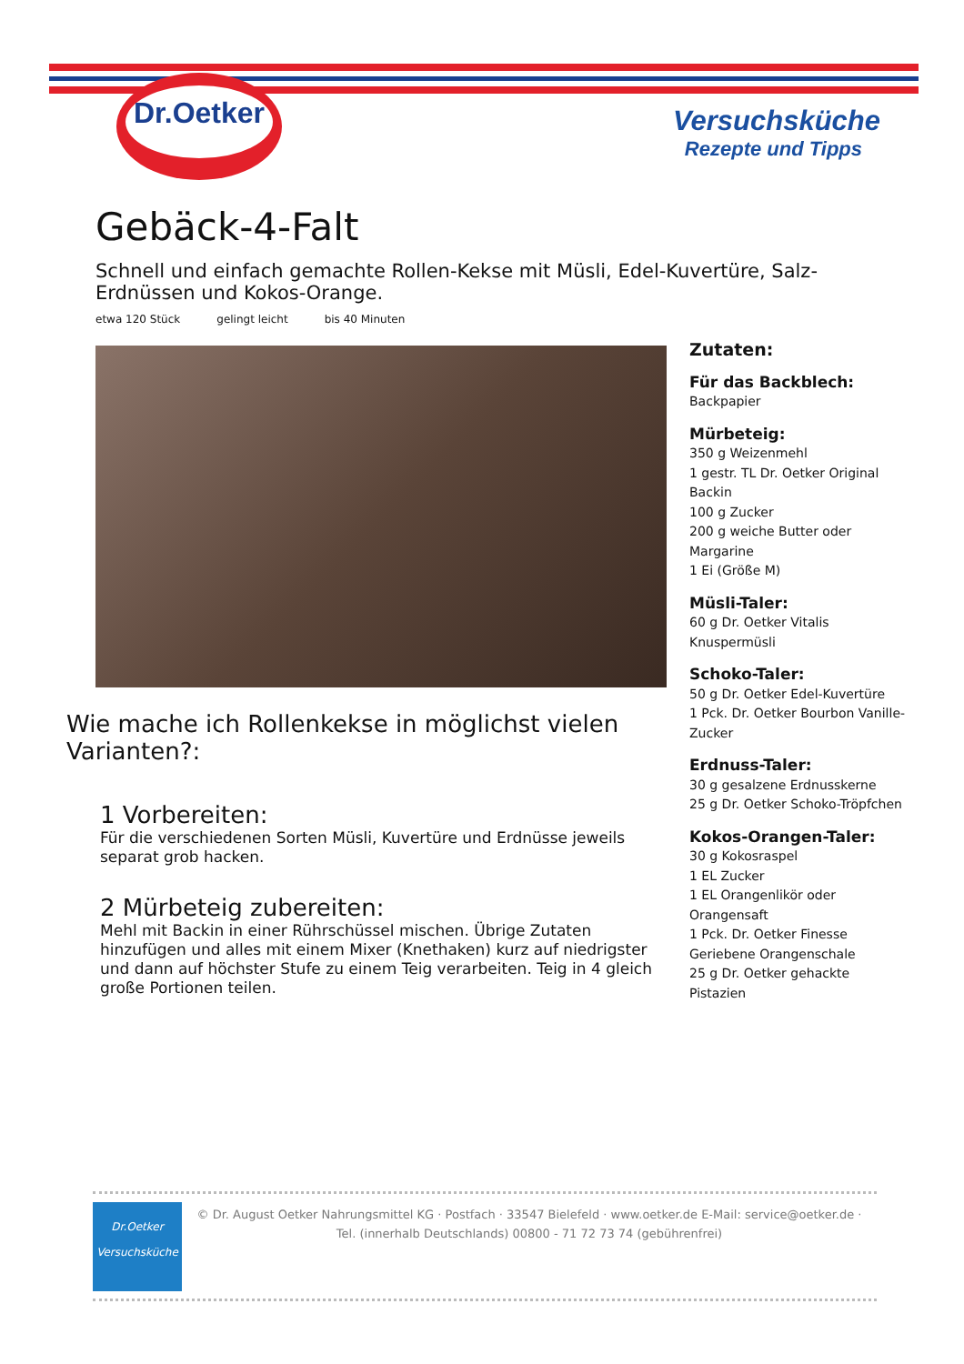Dr.Oetker
Versuchsküche
Rezepte und Tipps
Gebäck-4-Falt
Schnell und einfach gemachte Rollen-Kekse mit Müsli, Edel-Kuvertüre, Salz-Erdnüssen und Kokos-Orange.
etwa 120 Stück gelingt leicht bis 40 Minuten
Wie mache ich Rollenkekse in möglichst vielen Varianten?:
1 Vorbereiten:
Für die verschiedenen Sorten Müsli, Kuvertüre und Erdnüsse jeweils separat grob hacken.
2 Mürbeteig zubereiten:
Mehl mit Backin in einer Rührschüssel mischen. Übrige Zutaten hinzufügen und alles mit einem Mixer (Knethaken) kurz auf niedrigster und dann auf höchster Stufe zu einem Teig verarbeiten. Teig in 4 gleich große Portionen teilen.
Zutaten:
Für das Backblech:
Backpapier
Mürbeteig:
350 g Weizenmehl
1 gestr. TL Dr. Oetker Original Backin
100 g Zucker
200 g weiche Butter oder Margarine
1 Ei (Größe M)
Müsli-Taler:
60 g Dr. Oetker Vitalis Knuspermüsli
Schoko-Taler:
50 g Dr. Oetker Edel-Kuvertüre
1 Pck. Dr. Oetker Bourbon Vanille-Zucker
Erdnuss-Taler:
30 g gesalzene Erdnusskerne
25 g Dr. Oetker Schoko-Tröpfchen
Kokos-Orangen-Taler:
30 g Kokosraspel
1 EL Zucker
1 EL Orangenlikör oder Orangensaft
1 Pck. Dr. Oetker Finesse Geriebene Orangenschale
25 g Dr. Oetker gehackte Pistazien
Dr.Oetker
Versuchsküche
© Dr. August Oetker Nahrungsmittel KG · Postfach · 33547 Bielefeld · www.oetker.de E-Mail: service@oetker.de ·
Tel. (innerhalb Deutschlands) 00800 - 71 72 73 74 (gebührenfrei)